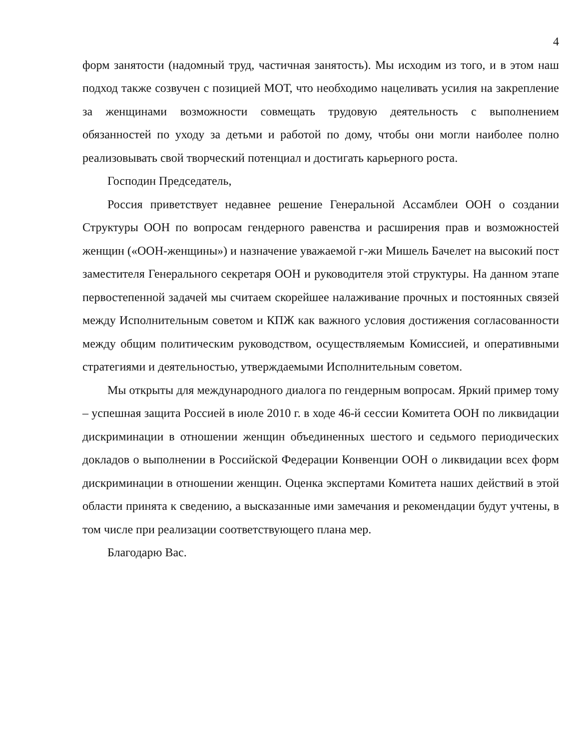4
форм занятости (надомный труд, частичная занятость). Мы исходим из того, и в этом наш подход также созвучен с позицией МОТ, что необходимо нацеливать усилия на закрепление за женщинами возможности совмещать трудовую деятельность с выполнением обязанностей по уходу за детьми и работой по дому, чтобы они могли наиболее полно реализовывать свой творческий потенциал и достигать карьерного роста.
Господин Председатель,
Россия приветствует недавнее решение Генеральной Ассамблеи ООН о создании Структуры ООН по вопросам гендерного равенства и расширения прав и возможностей женщин («ООН-женщины») и назначение уважаемой г-жи Мишель Бачелет на высокий пост заместителя Генерального секретаря ООН и руководителя этой структуры. На данном этапе первостепенной задачей мы считаем скорейшее налаживание прочных и постоянных связей между Исполнительным советом и КПЖ как важного условия достижения согласованности между общим политическим руководством, осуществляемым Комиссией, и оперативными стратегиями и деятельностью, утверждаемыми Исполнительным советом.
Мы открыты для международного диалога по гендерным вопросам. Яркий пример тому – успешная защита Россией в июле 2010 г. в ходе 46-й сессии Комитета ООН по ликвидации дискриминации в отношении женщин объединенных шестого и седьмого периодических докладов о выполнении в Российской Федерации Конвенции ООН о ликвидации всех форм дискриминации в отношении женщин. Оценка экспертами Комитета наших действий в этой области принята к сведению, а высказанные ими замечания и рекомендации будут учтены, в том числе при реализации соответствующего плана мер.
Благодарю Вас.